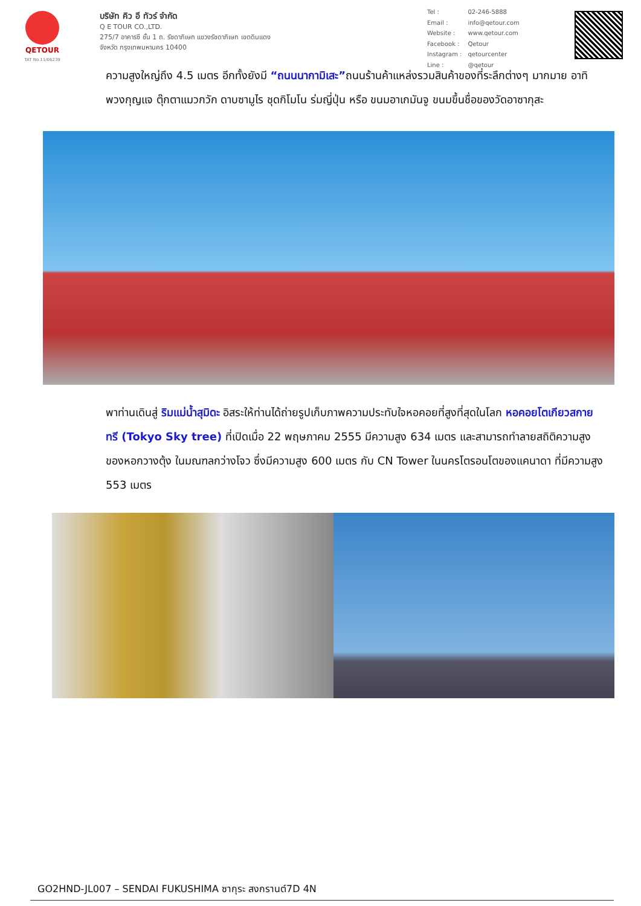QETOUR
TAT No.11/06239
บริษัท คิว อี ทัวร์ จำกัด
Q E TOUR CO.,LTD.
275/7 อาคารซี ชั้น 1 ถ. รัชดาภิเษก แขวงรัชดาภิเษก เขตดินแดง
จังหวัด กรุงเทพมหานคร 10400
| Tel : | 02-246-5888 |
| Email : | info@qetour.com |
| Website : | www.qetour.com |
| Facebook : | Qetour |
| Instagram : | qetourcenter |
| Line : | @qetour |
ความสูงใหญ่ถึง 4.5 เมตร อีกทั้งยังมี “ถนนนากามิเสะ”ถนนร้านค้าแหล่งรวมสินค้าของที่ระลึกต่างๆ มากมาย อาทิ พวงกุญแจ ตุ๊กตาแมวกวัก ดาบซามูไร ชุดกิโมโน ร่มญี่ปุ่น หรือ ขนมอาเกมันจู ขนมขึ้นชื่อของวัดอาซากุสะ
พาท่านเดินสู่ ริมแม่น้ำสุมิดะ อิสระให้ท่านได้ถ่ายรูปเก็บภาพความประทับใจหอคอยที่สูงที่สุดในโลก หอคอยโตเกียวสกาย ทรี (Tokyo Sky tree) ที่เปิดเมื่อ 22 พฤษภาคม 2555 มีความสูง 634 เมตร และสามารถทำลายสถิติความสูงของหอกวางตุ้ง ในมณฑลกว่างโจว ซึ่งมีความสูง 600 เมตร กับ CN Tower ในนครโตรอนโตของแคนาดา ที่มีความสูง 553 เมตร
GO2HND-JL007 – SENDAI FUKUSHIMA ซากุระ สงกรานต์7D 4N